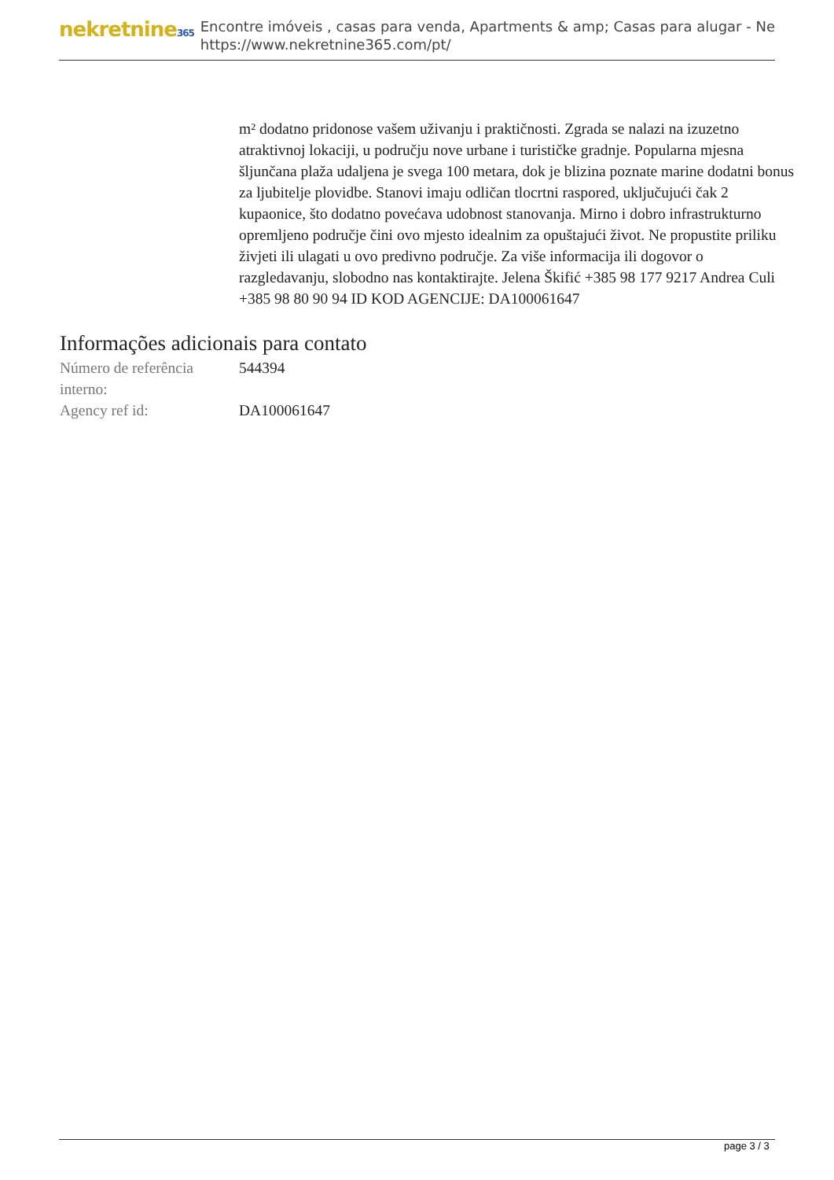nekretnine365
Encontre imóveis , casas para venda, Apartments & amp; Casas para alugar - Ne
https://www.nekretnine365.com/pt/
m² dodatno pridonose vašem uživanju i praktičnosti. Zgrada se nalazi na izuzetno atraktivnoj lokaciji, u području nove urbane i turističke gradnje. Popularna mjesna šljunčana plaža udaljena je svega 100 metara, dok je blizina poznate marine dodatni bonus za ljubitelje plovidbe. Stanovi imaju odličan tlocrtni raspored, uključujući čak 2 kupaonice, što dodatno povećava udobnost stanovanja. Mirno i dobro infrastrukturno opremljeno područje čini ovo mjesto idealnim za opuštajući život. Ne propustite priliku živjeti ili ulagati u ovo predivno područje. Za više informacija ili dogovor o razgledavanju, slobodno nas kontaktirajte. Jelena Škifić +385 98 177 9217 Andrea Culi +385 98 80 90 94 ID KOD AGENCIJE: DA100061647
Informações adicionais para contato
| Número de referência interno: | 544394 |
| Agency ref id: | DA100061647 |
page 3 / 3